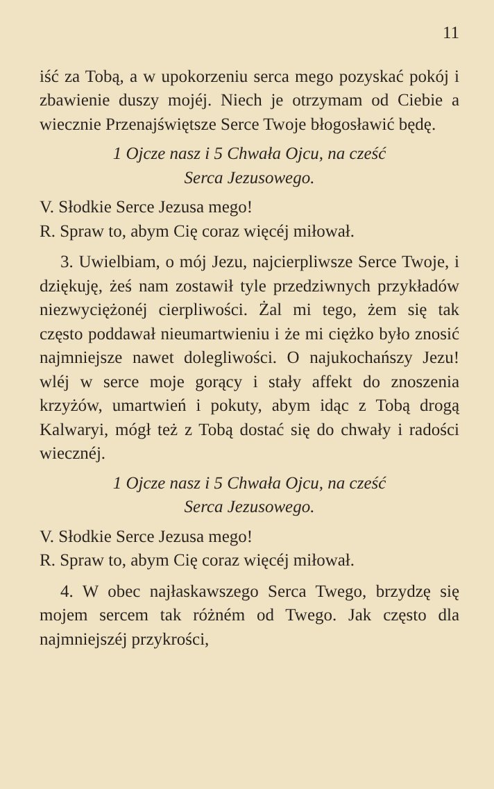11
iść za Tobą, a w upokorzeniu serca mego pozyskać pokój i zbawienie duszy mojéj. Niech je otrzymam od Ciebie a wiecznie Przenajświętsze Serce Twoje błogosławić będę.
1 Ojcze nasz i 5 Chwała Ojcu, na cześć
Serca Jezusowego.
V. Słodkie Serce Jezusa mego!
R. Spraw to, abym Cię coraz więcéj miłował.
3. Uwielbiam, o mój Jezu, najcierpliwsze Serce Twoje, i dziękuję, żeś nam zostawił tyle przedziwnych przykładów niezwyciężonéj cierpliwości. Żal mi tego, żem się tak często poddawał nieumartwieniu i że mi ciężko było znosić najmniejsze nawet dolegliwości. O najukochańszy Jezu! wléj w serce moje gorący i stały affekt do znoszenia krzyżów, umartwień i pokuty, abym idąc z Tobą drogą Kalwaryi, mógł też z Tobą dostać się do chwały i radości wiecznéj.
1 Ojcze nasz i 5 Chwała Ojcu, na cześć
Serca Jezusowego.
V. Słodkie Serce Jezusa mego!
R. Spraw to, abym Cię coraz więcéj miłował.
4. W obec najłaskawszego Serca Twego, brzydzę się mojem sercem tak różném od Twego. Jak często dla najmniejszéj przykrości,